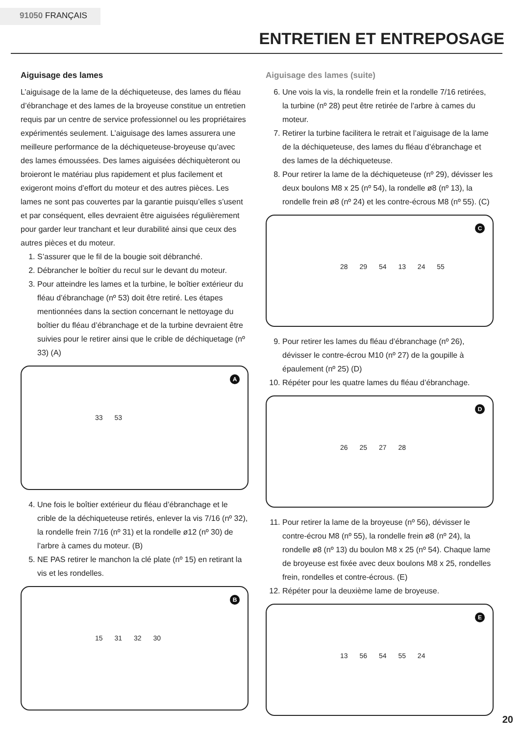91050 FRANÇAIS
ENTRETIEN ET ENTREPOSAGE
Aiguisage des lames
L’aiguisage de la lame de la déchiqueteuse, des lames du fléau d’ébranchage et des lames de la broyeuse constitue un entretien requis par un centre de service professionnel ou les propriétaires expérimentés seulement. L’aiguisage des lames assurera une meilleure performance de la déchiqueteuse-broyeuse qu’avec des lames émoussées. Des lames aiguisées déchiquèteront ou broieront le matériau plus rapidement et plus facilement et exigeront moins d’effort du moteur et des autres pièces. Les lames ne sont pas couvertes par la garantie puisqu’elles s’usent et par conséquent, elles devraient être aiguisées régulièrement pour garder leur tranchant et leur durabilité ainsi que ceux des autres pièces et du moteur.
1. S’assurer que le fil de la bougie soit débranché.
2. Débrancher le boîtier du recul sur le devant du moteur.
3. Pour atteindre les lames et la turbine, le boîtier extérieur du fléau d’ébranchage (nº 53) doit être retiré. Les étapes mentionnées dans la section concernant le nettoyage du boîtier du fléau d’ébranchage et de la turbine devraient être suivies pour le retirer ainsi que le crible de déchiquetage (nº 33) (A)
A
33 53
4. Une fois le boîtier extérieur du fléau d’ébranchage et le crible de la déchiqueteuse retirés, enlever la vis 7/16 (nº 32), la rondelle frein 7/16 (nº 31) et la rondelle ø12 (nº 30) de l’arbre à cames du moteur. (B)
5. NE PAS retirer le manchon la clé plate (nº 15) en retirant la vis et les rondelles.
B
15 31 32 30
Aiguisage des lames (suite)
6. Une vois la vis, la rondelle frein et la rondelle 7/16 retirées, la turbine (nº 28) peut être retirée de l’arbre à cames du moteur.
7. Retirer la turbine facilitera le retrait et l’aiguisage de la lame de la déchiqueteuse, des lames du fléau d’ébranchage et des lames de la déchiqueteuse.
8. Pour retirer la lame de la déchiqueteuse (nº 29), dévisser les deux boulons M8 x 25 (nº 54), la rondelle ø8 (nº 13), la rondelle frein ø8 (nº 24) et les contre-écrous M8 (nº 55). (C)
C
28 29 54 13 24 55
9. Pour retirer les lames du fléau d’ébranchage (nº 26), dévisser le contre-écrou M10 (nº 27) de la goupille à épaulement (nº 25) (D)
10. Répéter pour les quatre lames du fléau d’ébranchage.
D
26 25 27 28
11. Pour retirer la lame de la broyeuse (nº 56), dévisser le contre-écrou M8 (nº 55), la rondelle frein ø8 (nº 24), la rondelle ø8 (nº 13) du boulon M8 x 25 (nº 54). Chaque lame de broyeuse est fixée avec deux boulons M8 x 25, rondelles frein, rondelles et contre-écrous. (E)
12. Répéter pour la deuxième lame de broyeuse.
E
13 56 54 55 24
20